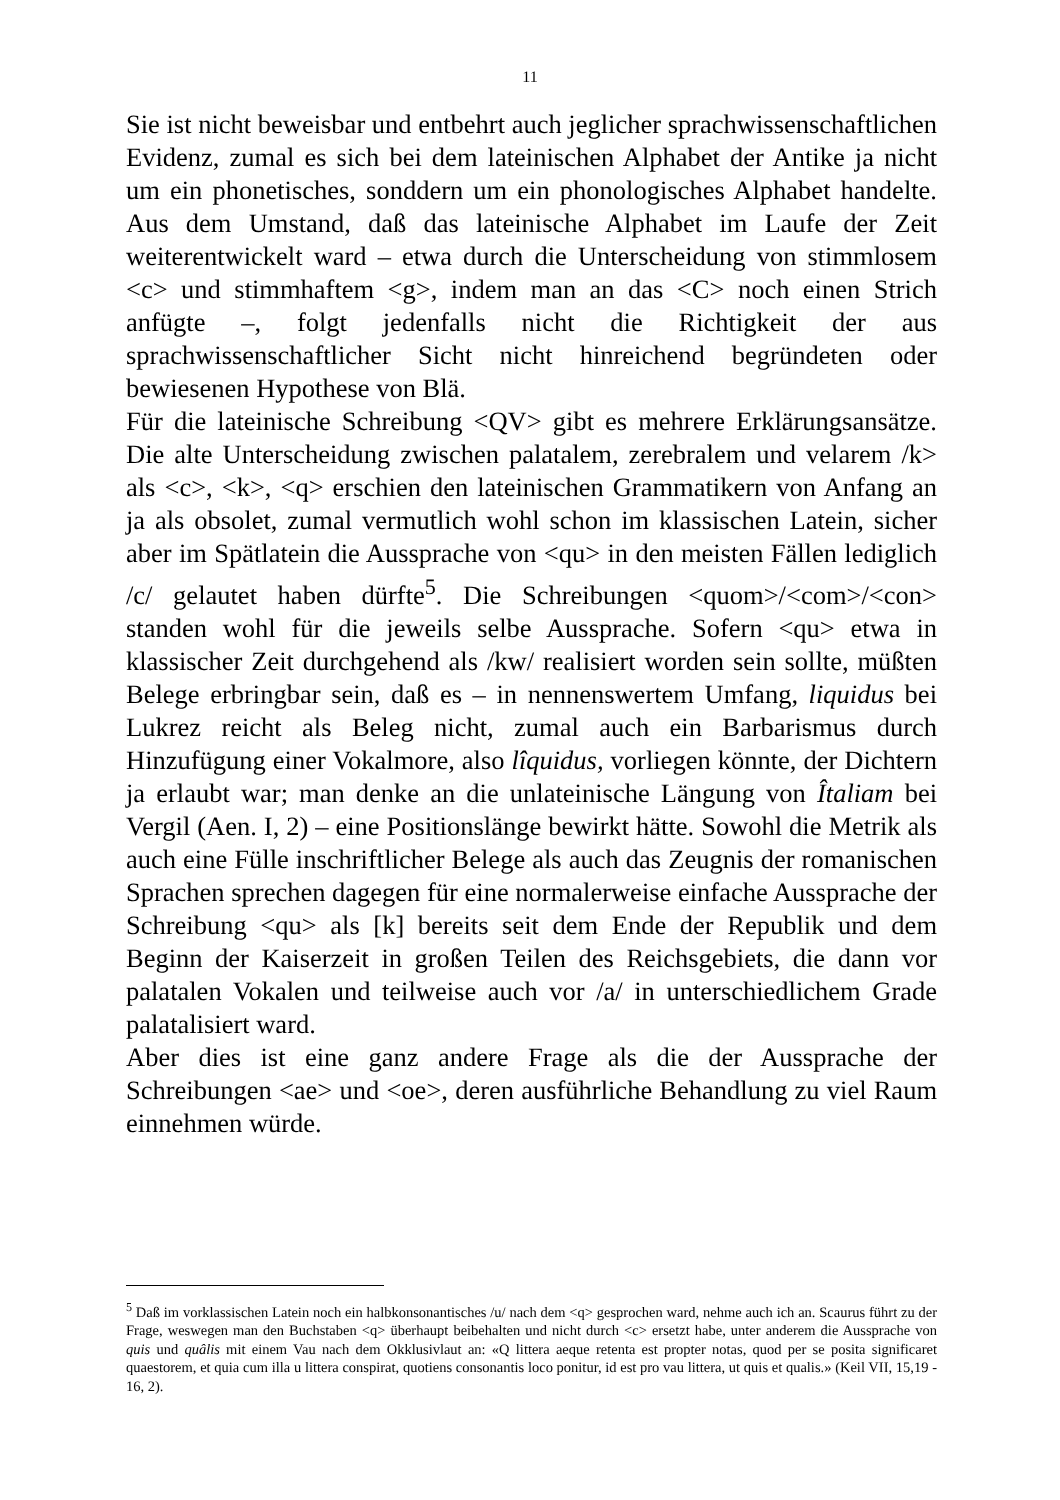11
Sie ist nicht beweisbar und entbehrt auch jeglicher sprachwissenschaftlichen Evidenz, zumal es sich bei dem lateinischen Alphabet der Antike ja nicht um ein phonetisches, sonddern um ein phonologisches Alphabet handelte. Aus dem Umstand, daß das lateinische Alphabet im Laufe der Zeit weiterentwickelt ward – etwa durch die Unterscheidung von stimmlosem <c> und stimmhaftem <g>, indem man an das <C> noch einen Strich anfügte –, folgt jedenfalls nicht die Richtigkeit der aus sprachwissenschaftlicher Sicht nicht hinreichend begründeten oder bewiesenen Hypothese von Blä.
Für die lateinische Schreibung <QV> gibt es mehrere Erklärungsansätze. Die alte Unterscheidung zwischen palatalem, zerebralem und velarem /k> als <c>, <k>, <q> erschien den lateinischen Grammatikern von Anfang an ja als obsolet, zumal vermutlich wohl schon im klassischen Latein, sicher aber im Spätlatein die Aussprache von <qu> in den meisten Fällen lediglich /c/ gelautet haben dürfte<sup>5</sup>. Die Schreibungen <quom>/<com>/<con> standen wohl für die jeweils selbe Aussprache. Sofern <qu> etwa in klassischer Zeit durchgehend als /kw/ realisiert worden sein sollte, müßten Belege erbringbar sein, daß es – in nennenswertem Umfang, liquidus bei Lukrez reicht als Beleg nicht, zumal auch ein Barbarismus durch Hinzufügung einer Vokalmore, also lîquidus, vorliegen könnte, der Dichtern ja erlaubt war; man denke an die unlateinische Längung von Îtaliam bei Vergil (Aen. I, 2) – eine Positionslänge bewirkt hätte. Sowohl die Metrik als auch eine Fülle inschriftlicher Belege als auch das Zeugnis der romanischen Sprachen sprechen dagegen für eine normalerweise einfache Aussprache der Schreibung <qu> als [k] bereits seit dem Ende der Republik und dem Beginn der Kaiserzeit in großen Teilen des Reichsgebiets, die dann vor palatalen Vokalen und teilweise auch vor /a/ in unterschiedlichem Grade palatalisiert ward.
Aber dies ist eine ganz andere Frage als die der Aussprache der Schreibungen <ae> und <oe>, deren ausführliche Behandlung zu viel Raum einnehmen würde.
<sup>5</sup> Daß im vorklassischen Latein noch ein halbkonsonantisches /u/ nach dem <q> gesprochen ward, nehme auch ich an. Scaurus führt zu der Frage, weswegen man den Buchstaben <q> überhaupt beibehalten und nicht durch <c> ersetzt habe, unter anderem die Aussprache von quis und quâlis mit einem Vau nach dem Okklusivlaut an: «Q littera aeque retenta est propter notas, quod per se posita significaret quaestorem, et quia cum illa u littera conspirat, quotiens consonantis loco ponitur, id est pro vau littera, ut quis et qualis.» (Keil VII, 15,19 - 16, 2).